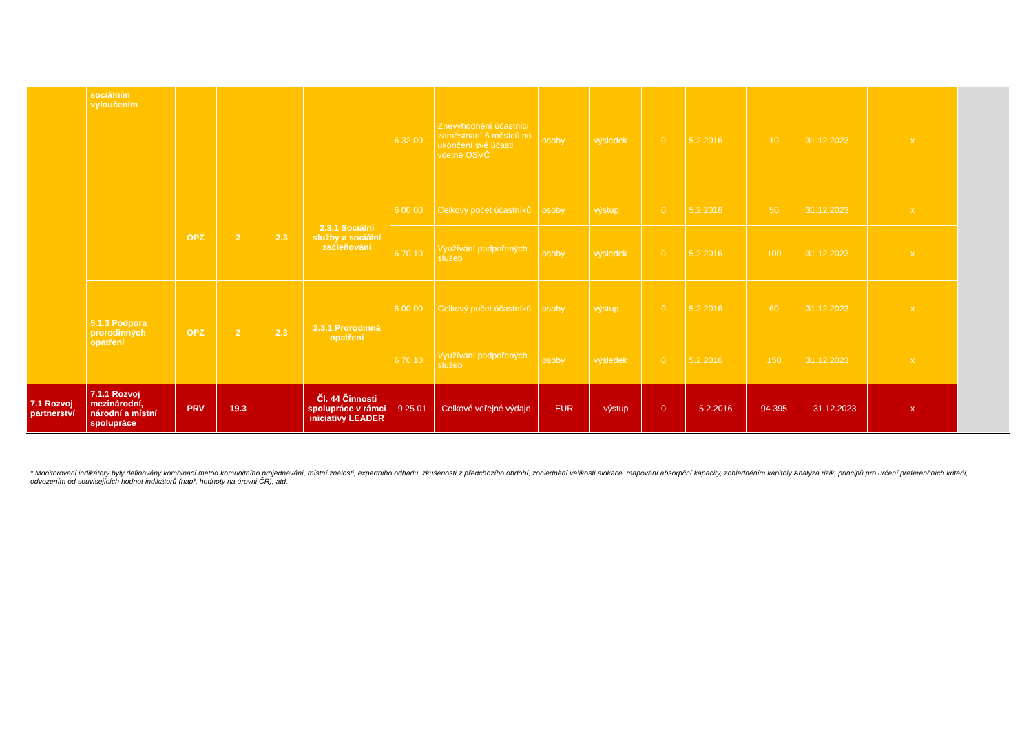| | sociálním vyloučením | | | | | 6 32 00 | Znevýhodnění účastníci zaměstnaní 6 měsíců po ukončení své účasti včetně OSVČ | osoby | výsledek | 0 | 5.2.2016 | 10 | 31.12.2023 | x | |
| | | OPZ | 2 | 2.3 | 2.3.1 Sociální služby a sociální začleňování | 6 00 00 | Celkový počet účastníků | osoby | výstup | 0 | 5.2.2016 | 50 | 31.12.2023 | x | |
| | | | | | | 6 70 10 | Využívání podpořených služeb | osoby | výsledek | 0 | 5.2.2016 | 100 | 31.12.2023 | x | |
| | 5.1.3 Podpora prorodinných opatření | OPZ | 2 | 2.3 | 2.3.1 Prorodinná opatření | 6 00 00 | Celkový počet účastníků | osoby | výstup | 0 | 5.2.2016 | 60 | 31.12.2023 | x | |
| | | | | | | 6 70 10 | Využívání podpořených služeb | osoby | výsledek | 0 | 5.2.2016 | 150 | 31.12.2023 | x | |
| 7.1 Rozvoj partnerství | 7.1.1 Rozvoj mezinárodní, národní a místní spolupráce | PRV | 19.3 | | Čl. 44 Činnosti spolupráce v rámci iniciativy LEADER | 9 25 01 | Celkové veřejné výdaje | EUR | výstup | 0 | 5.2.2016 | 94 395 | 31.12.2023 | x | |
* Monitorovací indikátory byly definovány kombinací metod komunitního projednávání, místní znalosti, expertního odhadu, zkušeností z předchozího období, zohlednění velikosti alokace, mapování absorpční kapacity, zohledněním kapitoly Analýza rizik, principů pro určení preferenčních kritérií, odvozením od souvisejících hodnot indikátorů (např. hodnoty na úrovni ČR), atd.